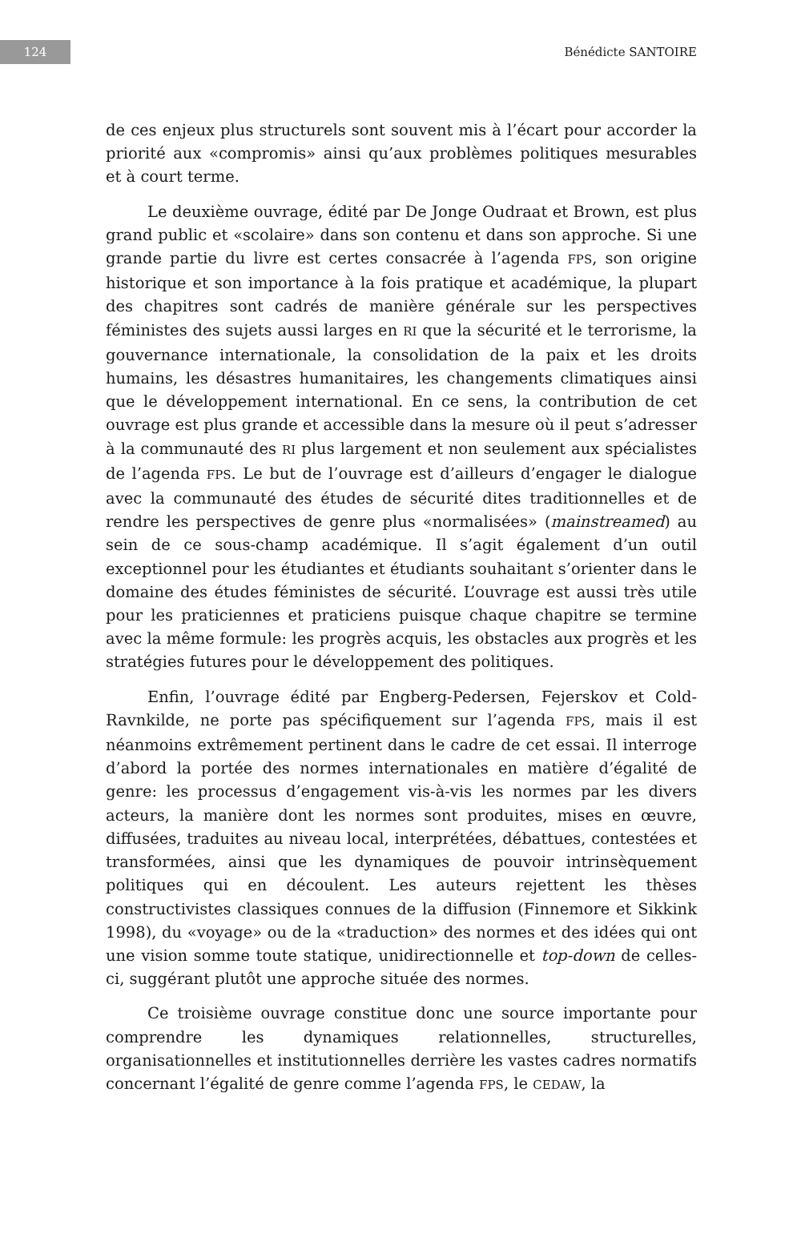124
Bénédicte SANTOIRE
de ces enjeux plus structurels sont souvent mis à l’écart pour accorder la priorité aux «compromis» ainsi qu’aux problèmes politiques mesurables et à court terme.
Le deuxième ouvrage, édité par De Jonge Oudraat et Brown, est plus grand public et «scolaire» dans son contenu et dans son approche. Si une grande partie du livre est certes consacrée à l’agenda FPS, son origine historique et son importance à la fois pratique et académique, la plupart des chapitres sont cadrés de manière générale sur les perspectives féministes des sujets aussi larges en RI que la sécurité et le terrorisme, la gouvernance internationale, la consolidation de la paix et les droits humains, les désastres humanitaires, les changements climatiques ainsi que le développement international. En ce sens, la contribution de cet ouvrage est plus grande et accessible dans la mesure où il peut s’adresser à la communauté des RI plus largement et non seulement aux spécialistes de l’agenda FPS. Le but de l’ouvrage est d’ailleurs d’engager le dialogue avec la communauté des études de sécurité dites traditionnelles et de rendre les perspectives de genre plus «normalisées» (mainstreamed) au sein de ce sous-champ académique. Il s’agit également d’un outil exceptionnel pour les étudiantes et étudiants souhaitant s’orienter dans le domaine des études féministes de sécurité. L’ouvrage est aussi très utile pour les praticiennes et praticiens puisque chaque chapitre se termine avec la même formule: les progrès acquis, les obstacles aux progrès et les stratégies futures pour le développement des politiques.
Enfin, l’ouvrage édité par Engberg-Pedersen, Fejerskov et Cold-Ravnkilde, ne porte pas spécifiquement sur l’agenda FPS, mais il est néanmoins extrêmement pertinent dans le cadre de cet essai. Il interroge d’abord la portée des normes internationales en matière d’égalité de genre: les processus d’engagement vis-à-vis les normes par les divers acteurs, la manière dont les normes sont produites, mises en œuvre, diffusées, traduites au niveau local, interprétées, débattues, contestées et transformées, ainsi que les dynamiques de pouvoir intrinsèquement politiques qui en découlent. Les auteurs rejettent les thèses constructivistes classiques connues de la diffusion (Finnemore et Sikkink 1998), du «voyage» ou de la «traduction» des normes et des idées qui ont une vision somme toute statique, unidirectionnelle et top-down de celles-ci, suggérant plutôt une approche située des normes.
Ce troisième ouvrage constitue donc une source importante pour comprendre les dynamiques relationnelles, structurelles, organisationnelles et institutionnelles derrière les vastes cadres normatifs concernant l’égalité de genre comme l’agenda FPS, le CEDAW, la